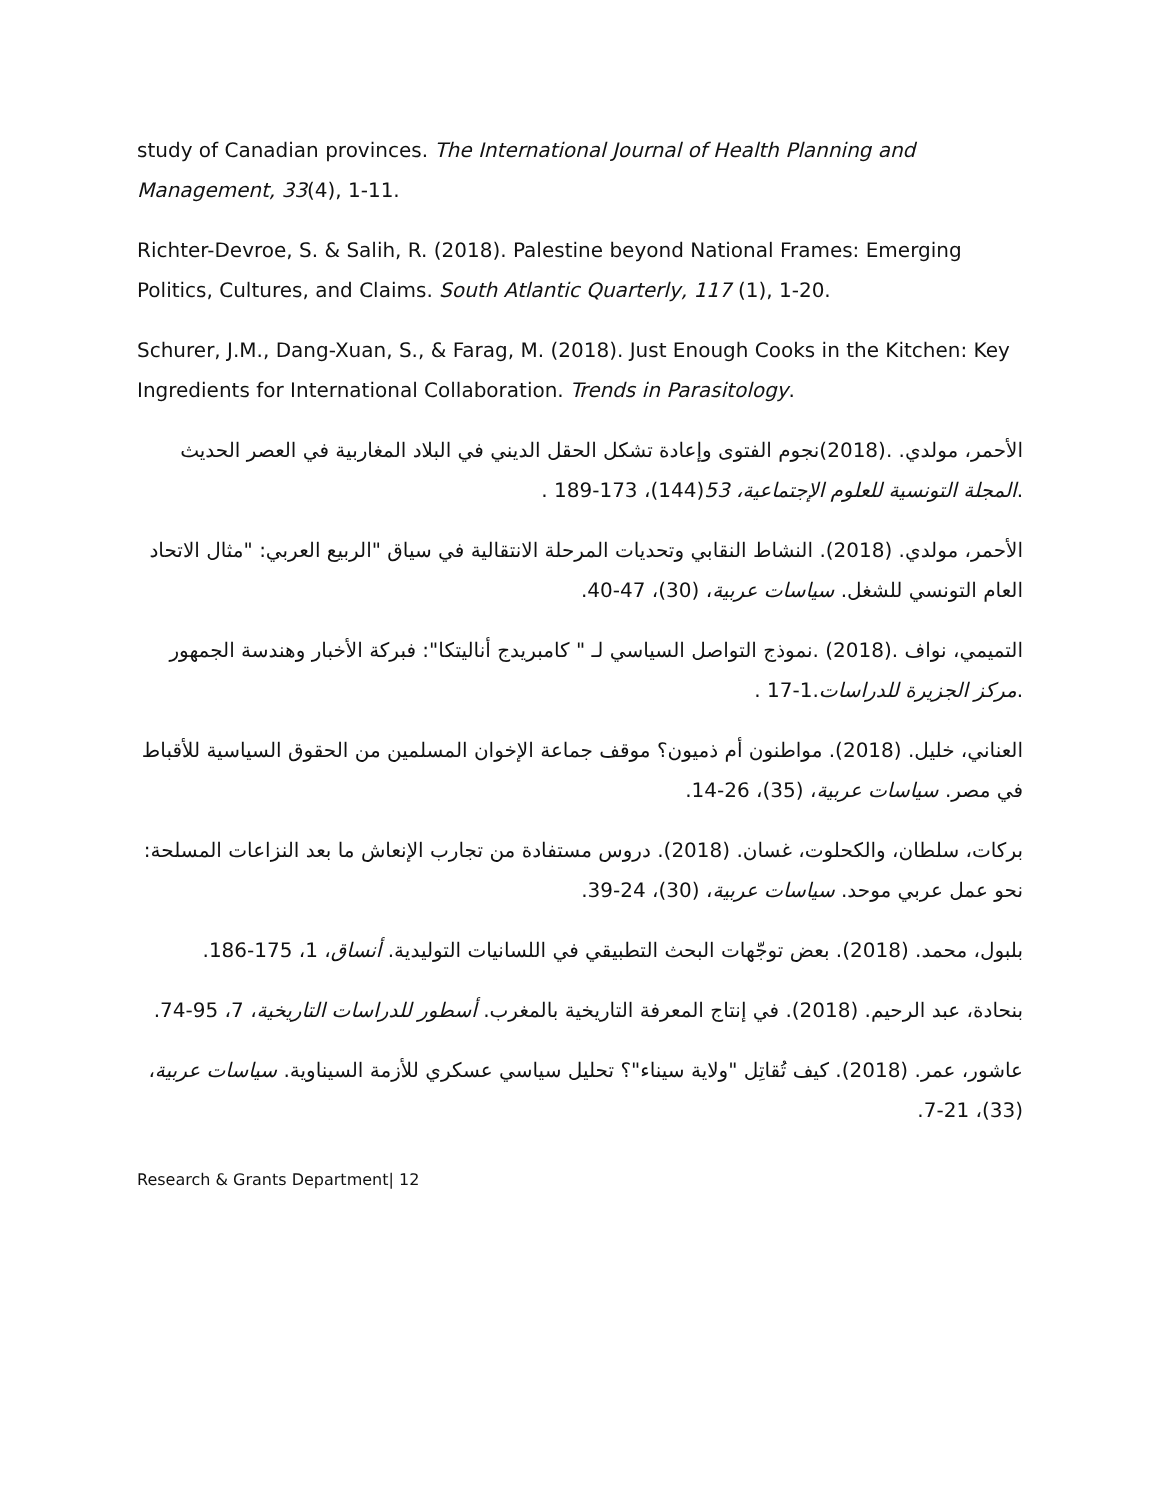study of Canadian provinces. The International Journal of Health Planning and Management, 33(4), 1-11.
Richter-Devroe, S. & Salih, R. (2018). Palestine beyond National Frames: Emerging Politics, Cultures, and Claims. South Atlantic Quarterly, 117 (1), 1-20.
Schurer, J.M., Dang-Xuan, S., & Farag, M. (2018). Just Enough Cooks in the Kitchen: Key Ingredients for International Collaboration. Trends in Parasitology.
الأحمر، مولدي. .(2018)نجوم الفتوى وإعادة تشكل الحقل الديني في البلاد المغاربية في العصر الحديث .المجلة التونسية للعلوم الإجتماعية، 53(144)، 173-189 .
الأحمر، مولدي. (2018). النشاط النقابي وتحديات المرحلة الانتقالية في سياق "الربيع العربي: "مثال الاتحاد العام التونسي للشغل. سياسات عربية، (30)، 47-40.
التميمي، نواف .(2018) .نموذج التواصل السياسي لـ " كامبريدج أناليتكا": فبركة الأخبار وهندسة الجمهور .مركز الجزيرة للدراسات.1-17 .
العناني، خليل. (2018). مواطنون أم ذميون؟ موقف جماعة الإخوان المسلمين من الحقوق السياسية للأقباط في مصر. سياسات عربية، (35)، 26-14.
بركات، سلطان، والكحلوت، غسان. (2018). دروس مستفادة من تجارب الإنعاش ما بعد النزاعات المسلحة: نحو عمل عربي موحد. سياسات عربية، (30)، 24-39.
بلبول، محمد. (2018). بعض توجّهات البحث التطبيقي في اللسانيات التوليدية. أنساق، 1، 175-186.
بنحادة، عبد الرحيم. (2018). في إنتاج المعرفة التاريخية بالمغرب. أسطور للدراسات التاريخية، 7، 95-74.
عاشور، عمر. (2018). كيف تُقاتِل "ولاية سيناء"؟ تحليل سياسي عسكري للأزمة السيناوية. سياسات عربية، (33)، 21-7.
Research & Grants Department| 12